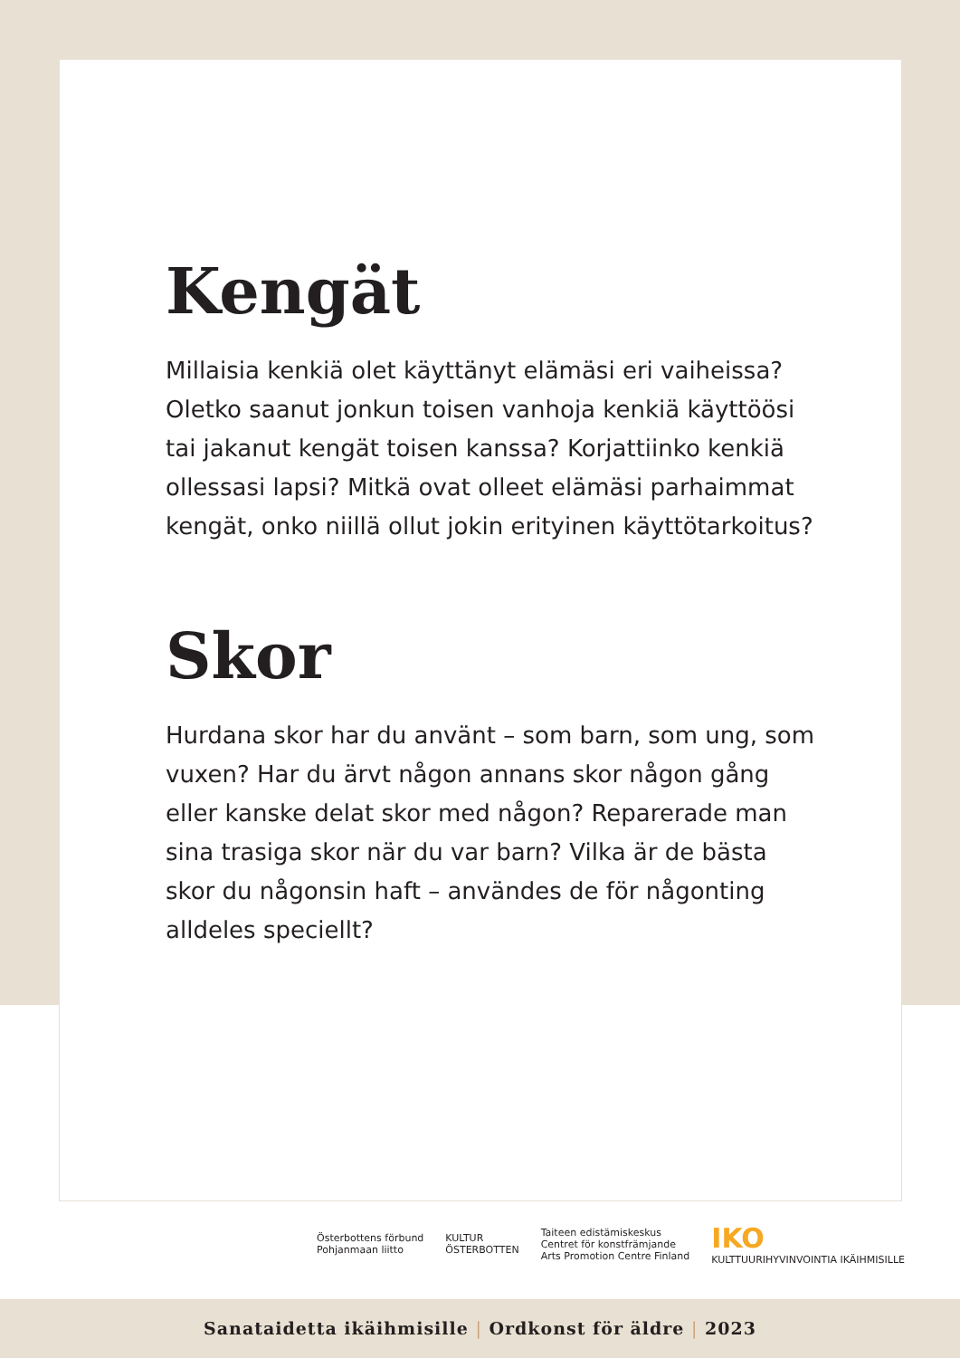Kengät
Millaisia kenkiä olet käyttänyt elämäsi eri vaiheissa? Oletko saanut jonkun toisen vanhoja kenkiä käyttöösi tai jakanut kengät toisen kanssa? Korjattiinko kenkiä ollessasi lapsi? Mitkä ovat olleet elämäsi parhaimmat kengät, onko niillä ollut jokin erityinen käyttötarkoitus?
Skor
Hurdana skor har du använt – som barn, som ung, som vuxen? Har du ärvt någon annans skor någon gång eller kanske delat skor med någon? Reparerade man sina trasiga skor när du var barn? Vilka är de bästa skor du någonsin haft – användes de för någonting alldeles speciellt?
Österbottens förbund
Pohjanmaan liitto
KULTUR
ÖSTERBOTTEN
Taiteen edistämiskeskus
Centret för konstfrämjande
Arts Promotion Centre Finland
IKO
KULTTUURIHYVINVOINTIA IKÄIHMISILLE
Sanataidetta ikäihmisille | Ordkonst för äldre | 2023